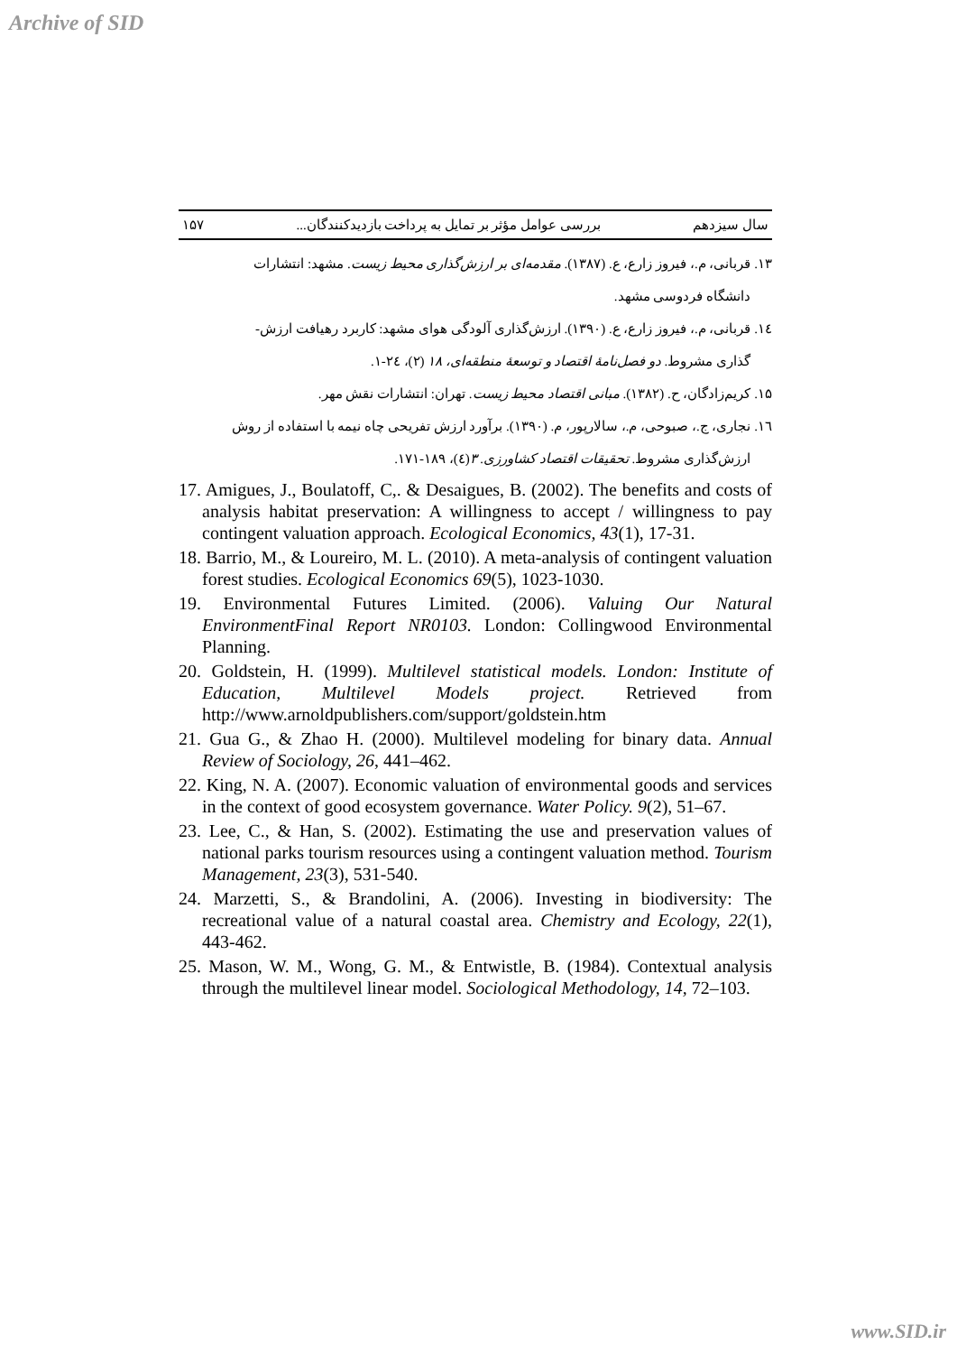Archive of SID
سال سیزدهم بررسی عوامل مؤثر بر تمایل به پرداخت بازدیدکنندگان... ۱۵۷
۱۳. قربانی، م.، فیروز زارع، ع. (۱۳۸۷). مقدمه‌ای بر ارزش‌گذاری محیط زیست. مشهد: انتشارات
دانشگاه فردوسی مشهد.
۱٤. قربانی، م.، فیروز زارع، ع. (۱۳۹۰). ارزش‌گذاری آلودگی هوای مشهد: کاربرد رهیافت ارزش-
گذاری مشروط. دو فصل‌نامهٔ اقتصاد و توسعهٔ منطقه‌ای، ۱۸ (۲)، ۲٤-۱.
۱۵. کریم‌زادگان، ح. (۱۳۸۲). مبانی اقتصاد محیط زیست. تهران: انتشارات نقش مهر.
۱٦. نجاری، ج.، صبوحی، م.، سالارپور، م. (۱۳۹۰). برآورد ارزش تفریحی چاه نیمه با استفاده از روش
ارزش‌گذاری مشروط. تحقیقات اقتصاد کشاورزی. ۳(٤)، ۱۸۹-۱۷۱.
17. Amigues, J., Boulatoff, C,. & Desaigues, B. (2002). The benefits and costs of analysis habitat preservation: A willingness to accept / willingness to pay contingent valuation approach. Ecological Economics, 43(1), 17-31.
18. Barrio, M., & Loureiro, M. L. (2010). A meta-analysis of contingent valuation forest studies. Ecological Economics 69(5), 1023-1030.
19. Environmental Futures Limited. (2006). Valuing Our Natural EnvironmentFinal Report NR0103. London: Collingwood Environmental Planning.
20. Goldstein, H. (1999). Multilevel statistical models. London: Institute of Education, Multilevel Models project. Retrieved from http://www.arnoldpublishers.com/support/goldstein.htm
21. Gua G., & Zhao H. (2000). Multilevel modeling for binary data. Annual Review of Sociology, 26, 441–462.
22. King, N. A. (2007). Economic valuation of environmental goods and services in the context of good ecosystem governance. Water Policy. 9(2), 51–67.
23. Lee, C., & Han, S. (2002). Estimating the use and preservation values of national parks tourism resources using a contingent valuation method. Tourism Management, 23(3), 531-540.
24. Marzetti, S., & Brandolini, A. (2006). Investing in biodiversity: The recreational value of a natural coastal area. Chemistry and Ecology, 22(1), 443-462.
25. Mason, W. M., Wong, G. M., & Entwistle, B. (1984). Contextual analysis through the multilevel linear model. Sociological Methodology, 14, 72–103.
www.SID.ir